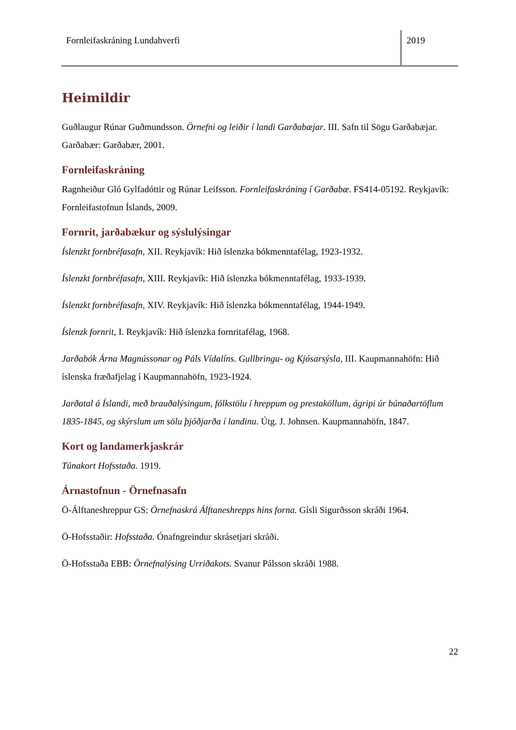Fornleifaskráning Lundahverfi 2019
Heimildir
Guðlaugur Rúnar Guðmundsson. Örnefni og leiðir í landi Garðabæjar. III. Safn til Sögu Garðabæjar. Garðabær: Garðabær, 2001.
Fornleifaskráning
Ragnheiður Gló Gylfadóttir og Rúnar Leifsson. Fornleifaskráning í Garðabæ. FS414-05192. Reykjavík: Fornleifastofnun Íslands, 2009.
Fornrit, jarðabækur og sýslulýsingar
Íslenzkt fornbréfasafn, XII. Reykjavík: Hið íslenzka bókmenntafélag, 1923-1932.
Íslenzkt fornbréfasafn, XIII. Reykjavík: Hið íslenzka bókmenntafélag, 1933-1939.
Íslenzkt fornbréfasafn, XIV. Reykjavík: Hið íslenzka bókmenntafélag, 1944-1949.
Íslenzk fornrit, I. Reykjavík: Hið íslenzka fornritafélag, 1968.
Jarðabók Árna Magnússonar og Páls Vídalíns. Gullbringu- og Kjósarsýsla, III. Kaupmannahöfn: Hið íslenska fræðafjelag í Kaupmannahöfn, 1923-1924.
Jarðatal á Íslandi, með brauðalýsingum, fólkstölu í hreppum og prestaköllum, ágripi úr búnaðartöflum 1835-1845, og skýrslum um sölu þjóðjarða í landinu. Útg. J. Johnsen. Kaupmannahöfn, 1847.
Kort og landamerkjaskrár
Túnakort Hofsstaða. 1919.
Árnastofnun - Örnefnasafn
Ö-Álftaneshreppur GS: Örnefnaskrá Álftaneshrepps hins forna. Gísli Sigurðsson skráði 1964.
Ö-Hofsstaðir: Hofsstaða. Ónafngreindur skrásetjari skráði.
Ö-Hofsstaða EBB: Örnefnalýsing Urriðakots. Svanur Pálsson skráði 1988.
22